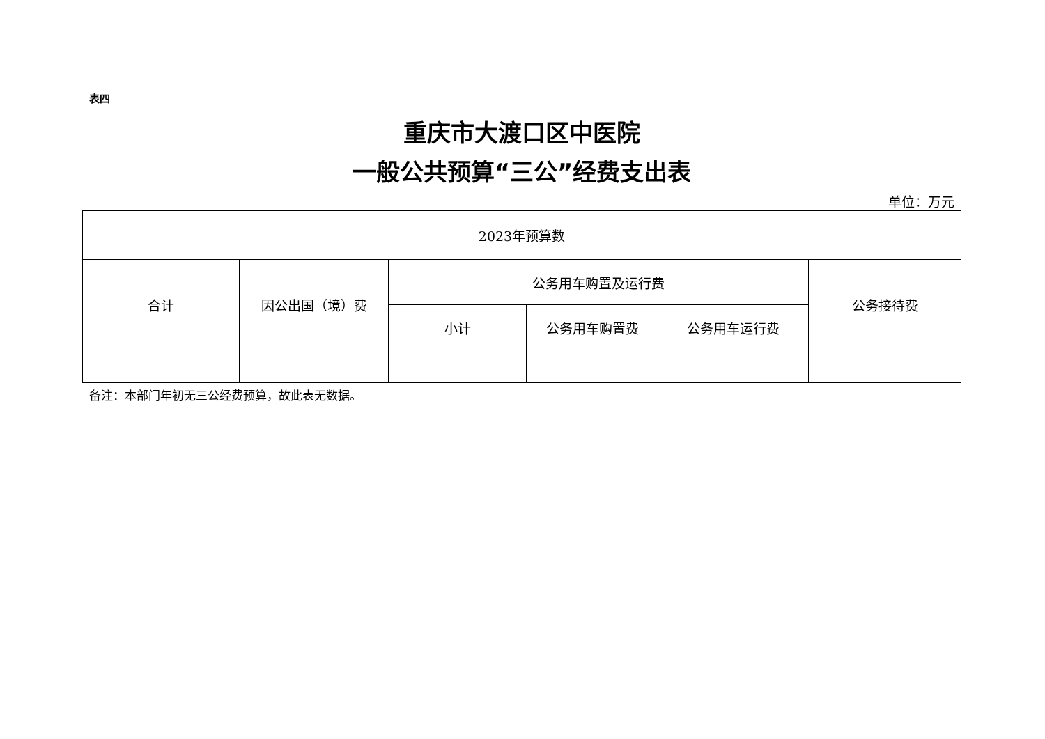表四
重庆市大渡口区中医院
一般公共预算“三公”经费支出表
单位：万元
| 2023年预算数 | | | | | |
| 合计 | 因公出国（境）费 | 公务用车购置及运行费 | | | 公务接待费 |
| | | 小计 | 公务用车购置费 | 公务用车运行费 | |
备注：本部门年初无三公经费预算，故此表无数据。